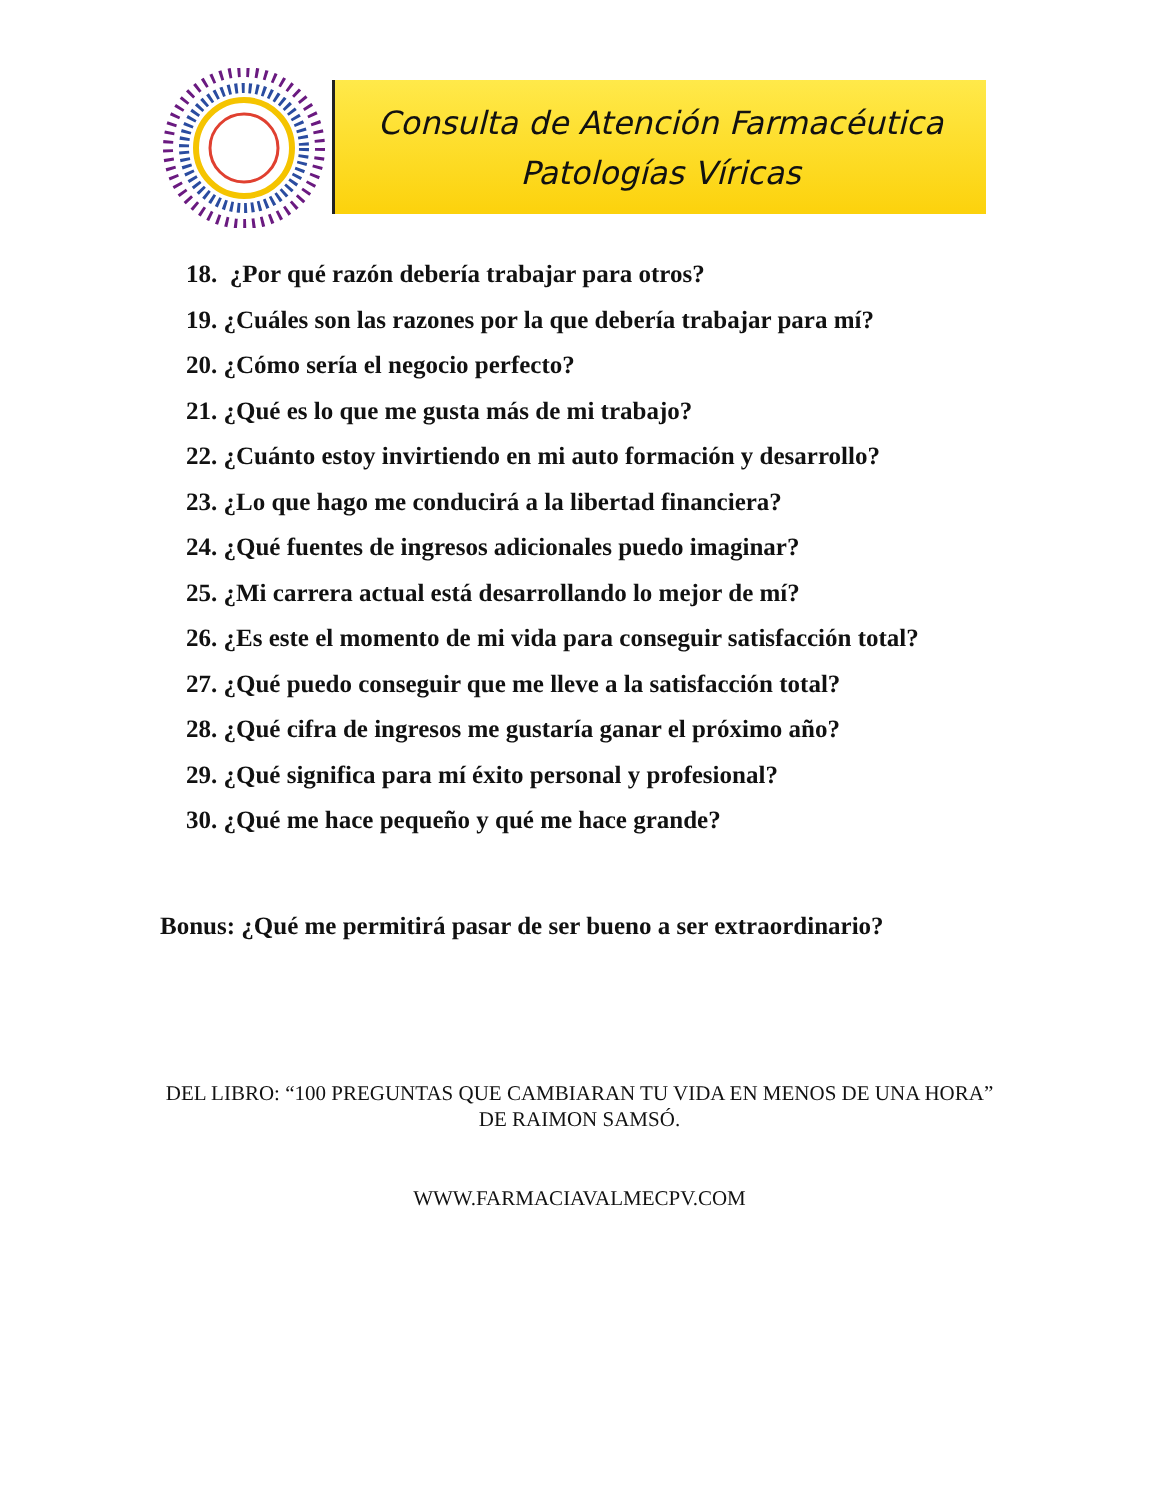Consulta de Atención Farmacéutica
Patologías Víricas
18. ¿Por qué razón debería trabajar para otros?
19. ¿Cuáles son las razones por la que debería trabajar para mí?
20. ¿Cómo sería el negocio perfecto?
21. ¿Qué es lo que me gusta más de mi trabajo?
22. ¿Cuánto estoy invirtiendo en mi auto formación y desarrollo?
23. ¿Lo que hago me conducirá a la libertad financiera?
24. ¿Qué fuentes de ingresos adicionales puedo imaginar?
25. ¿Mi carrera actual está desarrollando lo mejor de mí?
26. ¿Es este el momento de mi vida para conseguir satisfacción total?
27. ¿Qué puedo conseguir que me lleve a la satisfacción total?
28. ¿Qué cifra de ingresos me gustaría ganar el próximo año?
29. ¿Qué significa para mí éxito personal y profesional?
30. ¿Qué me hace pequeño y qué me hace grande?
Bonus: ¿Qué me permitirá pasar de ser bueno a ser extraordinario?
DEL LIBRO: “100 PREGUNTAS QUE CAMBIARAN TU VIDA EN MENOS DE UNA HORA” DE RAIMON SAMSÓ.
WWW.FARMACIAVALMECPV.COM